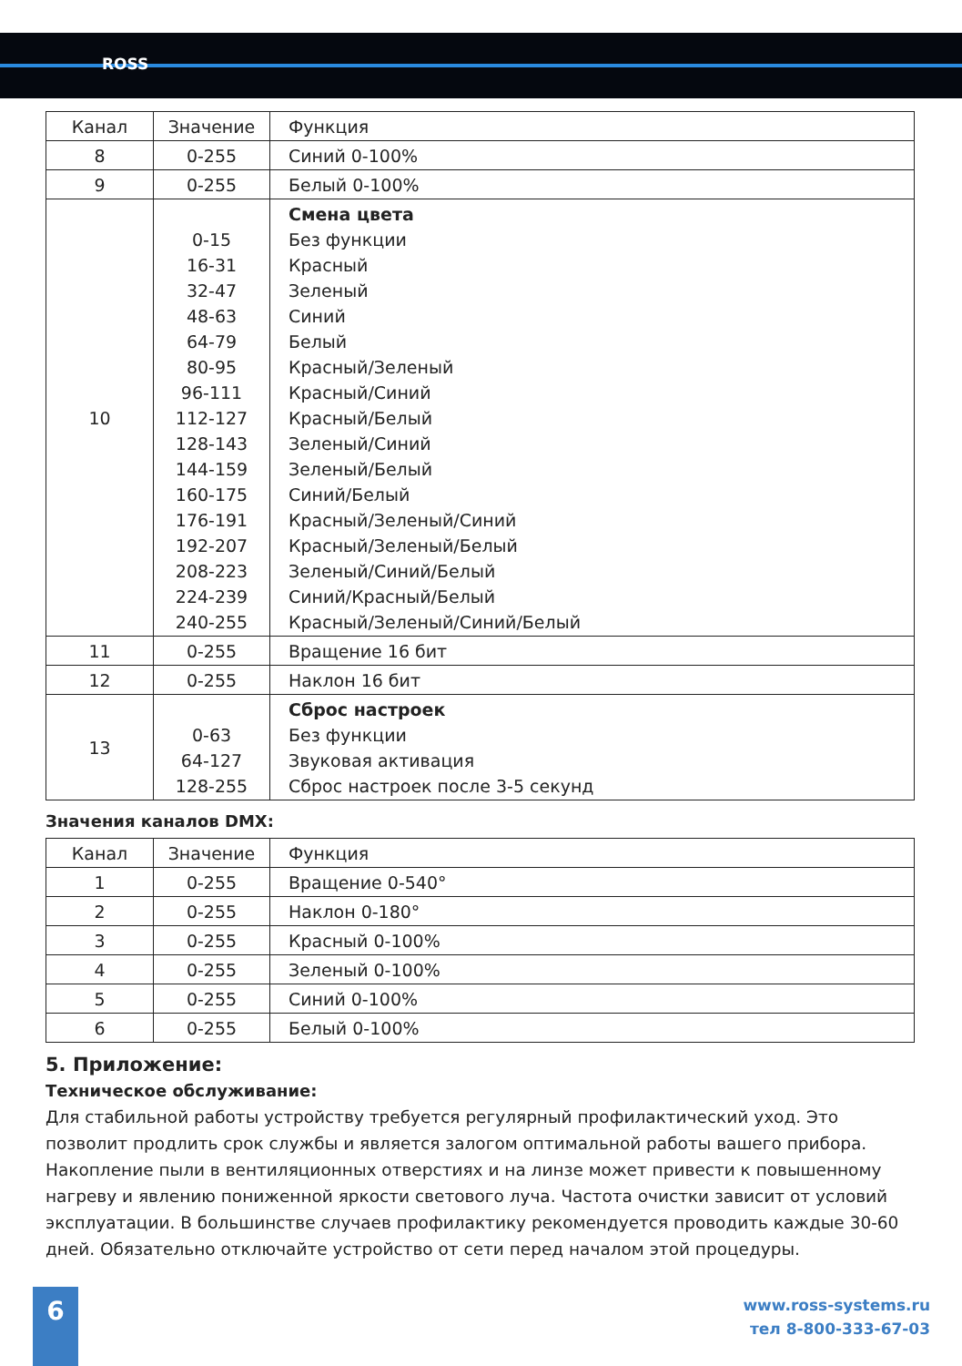ROSS
| Канал | Значение | Функция |
| --- | --- | --- |
| 8 | 0-255 | Синий 0-100% |
| 9 | 0-255 | Белый 0-100% |
| 10 | 0-15 16-31 32-47 48-63 64-79 80-95 96-111 112-127 128-143 144-159 160-175 176-191 192-207 208-223 224-239 240-255 | Смена цвета Без функции Красный Зеленый Синий Белый Красный/Зеленый Красный/Синий Красный/Белый Зеленый/Синий Зеленый/Белый Синий/Белый Красный/Зеленый/Синий Красный/Зеленый/Белый Зеленый/Синий/Белый Синий/Красный/Белый Красный/Зеленый/Синий/Белый |
| 11 | 0-255 | Вращение 16 бит |
| 12 | 0-255 | Наклон 16 бит |
| 13 | 0-63 64-127 128-255 | Сброс настроек Без функции Звуковая активация Сброс настроек после 3-5 секунд |
Значения каналов DMX:
| Канал | Значение | Функция |
| --- | --- | --- |
| 1 | 0-255 | Вращение 0-540° |
| 2 | 0-255 | Наклон 0-180° |
| 3 | 0-255 | Красный 0-100% |
| 4 | 0-255 | Зеленый 0-100% |
| 5 | 0-255 | Синий 0-100% |
| 6 | 0-255 | Белый 0-100% |
5. Приложение:
Техническое обслуживание:
Для стабильной работы устройству требуется регулярный профилактический уход. Это позволит продлить срок службы и является залогом оптимальной работы вашего прибора. Накопление пыли в вентиляционных отверстиях и на линзе может привести к повышенному нагреву и явлению пониженной яркости светового луча. Частота очистки зависит от условий эксплуатации. В большинстве случаев профилактику рекомендуется проводить каждые 30-60 дней. Обязательно отключайте устройство от сети перед началом этой процедуры.
6
www.ross-systems.ru
тел 8-800-333-67-03